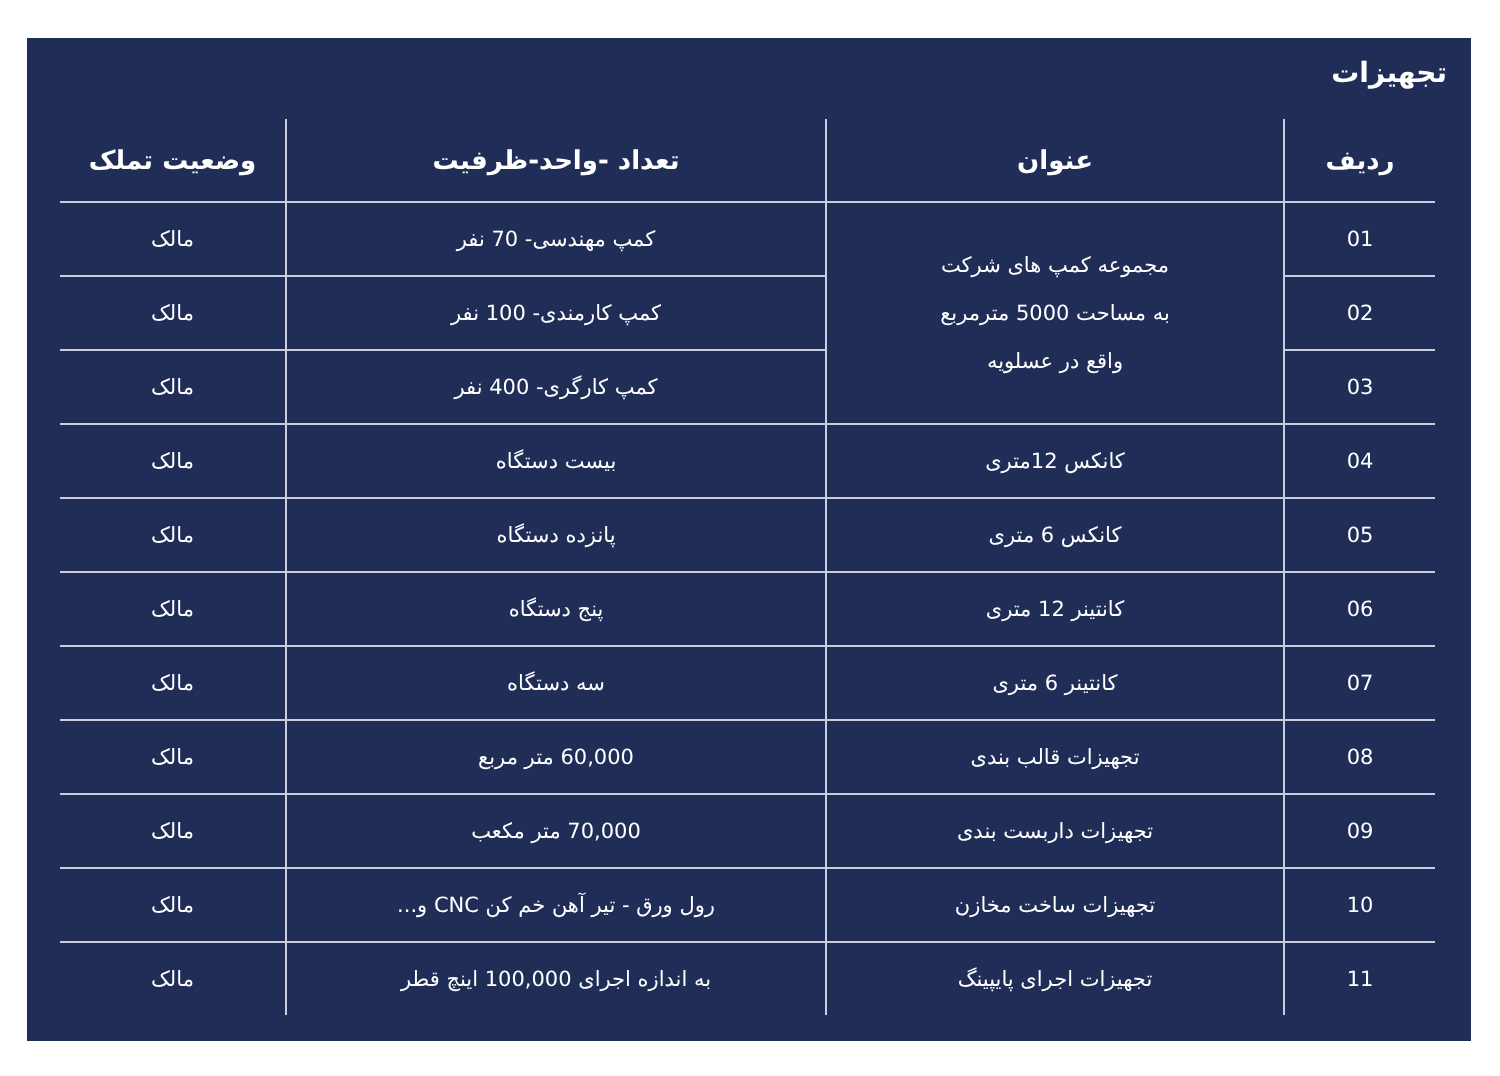تجهیزات
| ردیف | عنوان | تعداد -واحد-ظرفیت | وضعیت تملک |
| --- | --- | --- | --- |
| 01 | مجموعه کمپ های شرکت به مساحت 5000 مترمربع واقع در عسلویه | کمپ مهندسی- 70 نفر | مالک |
| 02 | | کمپ کارمندی- 100 نفر | مالک |
| 03 | | کمپ کارگری- 400 نفر | مالک |
| 04 | کانکس 12متری | بیست دستگاه | مالک |
| 05 | کانکس 6 متری | پانزده دستگاه | مالک |
| 06 | کانتینر 12 متری | پنج دستگاه | مالک |
| 07 | کانتینر 6 متری | سه دستگاه | مالک |
| 08 | تجهیزات قالب بندی | 60,000 متر مربع | مالک |
| 09 | تجهیزات داربست بندی | 70,000 متر مکعب | مالک |
| 10 | تجهیزات ساخت مخازن | رول ورق - تیر آهن خم کن CNC و... | مالک |
| 11 | تجهیزات اجرای پایپینگ | به اندازه اجرای 100,000 اینچ قطر | مالک |